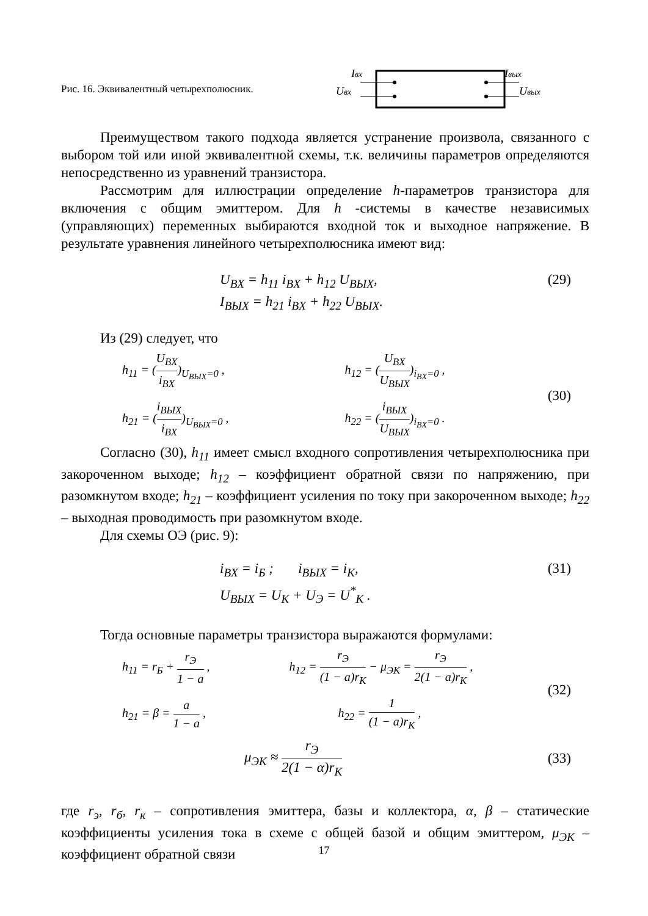Рис. 16. Эквивалентный четырехполюсник.
Iвх
Uвх
Iвых
Uвых
Преимуществом такого подхода является устранение произвола, связанного с выбором той или иной эквивалентной схемы, т.к. величины параметров определяются непосредственно из уравнений транзистора.
Рассмотрим для иллюстрации определение h-параметров транзистора для включения с общим эмиттером. Для h -системы в качестве независимых (управляющих) переменных выбираются входной ток и выходное напряжение. В результате уравнения линейного четырехполюсника имеют вид:
U<sub>BX</sub> = h<sub>11</sub> i<sub>BX</sub> + h<sub>12</sub> U<sub>BЫX</sub>, (29)
I<sub>BЫX</sub> = h<sub>21</sub> i<sub>BX</sub> + h<sub>22</sub> U<sub>BЫX</sub>.
Из (29) следует, что
| h<sub>11</sub> = ( U<sub>BX</sub> i<sub>BX</sub> )<sub>U<sub>BЫX</sub>=0</sub> , | h<sub>12</sub> = ( U<sub>BX</sub> U<sub>BЫX</sub> )<sub>i<sub>BX</sub>=0</sub> , |
| h<sub>21</sub> = ( i<sub>BЫX</sub> i<sub>BX</sub> )<sub>U<sub>BЫX</sub>=0</sub> , | h<sub>22</sub> = ( i<sub>BЫX</sub> U<sub>BЫX</sub> )<sub>i<sub>BX</sub>=0</sub> . |
(30)
Согласно (30), h<sub>11</sub> имеет смысл входного сопротивления четырехполюсника при закороченном выходе; h<sub>12</sub> – коэффициент обратной связи по напряжению, при разомкнутом входе; h<sub>21</sub> – коэффициент усиления по току при закороченном выходе; h<sub>22</sub> – выходная проводимость при разомкнутом входе.
Для схемы ОЭ (рис. 9):
i<sub>BX</sub> = i<sub>Б</sub> ; i<sub>BЫX</sub> = i<sub>K</sub>, (31)
U<sub>BЫX</sub> = U<sub>K</sub> + U<sub>Э</sub> = U<sup>*</sup><sub>K</sub> .
Тогда основные параметры транзистора выражаются формулами:
| h<sub>11</sub> = r<sub>Б</sub> + r<sub>Э</sub> 1 − a , | h<sub>12</sub> = r<sub>Э</sub> (1 − a)r<sub>K</sub> − μ<sub>ЭK</sub> = r<sub>Э</sub> 2(1 − a)r<sub>K</sub> , |
| h<sub>21</sub> = β = a 1 − a , | h<sub>22</sub> = 1 (1 − a)r<sub>K</sub> , |
(32)
μ<sub>ЭK</sub> ≈ r<sub>Э</sub> 2(1 − α)r<sub>K</sub> (33)
где r<sub>э</sub>, r<sub>б</sub>, r<sub>к</sub> – сопротивления эмиттера, базы и коллектора, α, β – статические коэффициенты усиления тока в схеме с общей базой и общим эмиттером, μ<sub>ЭК</sub> – коэффициент обратной связи
17